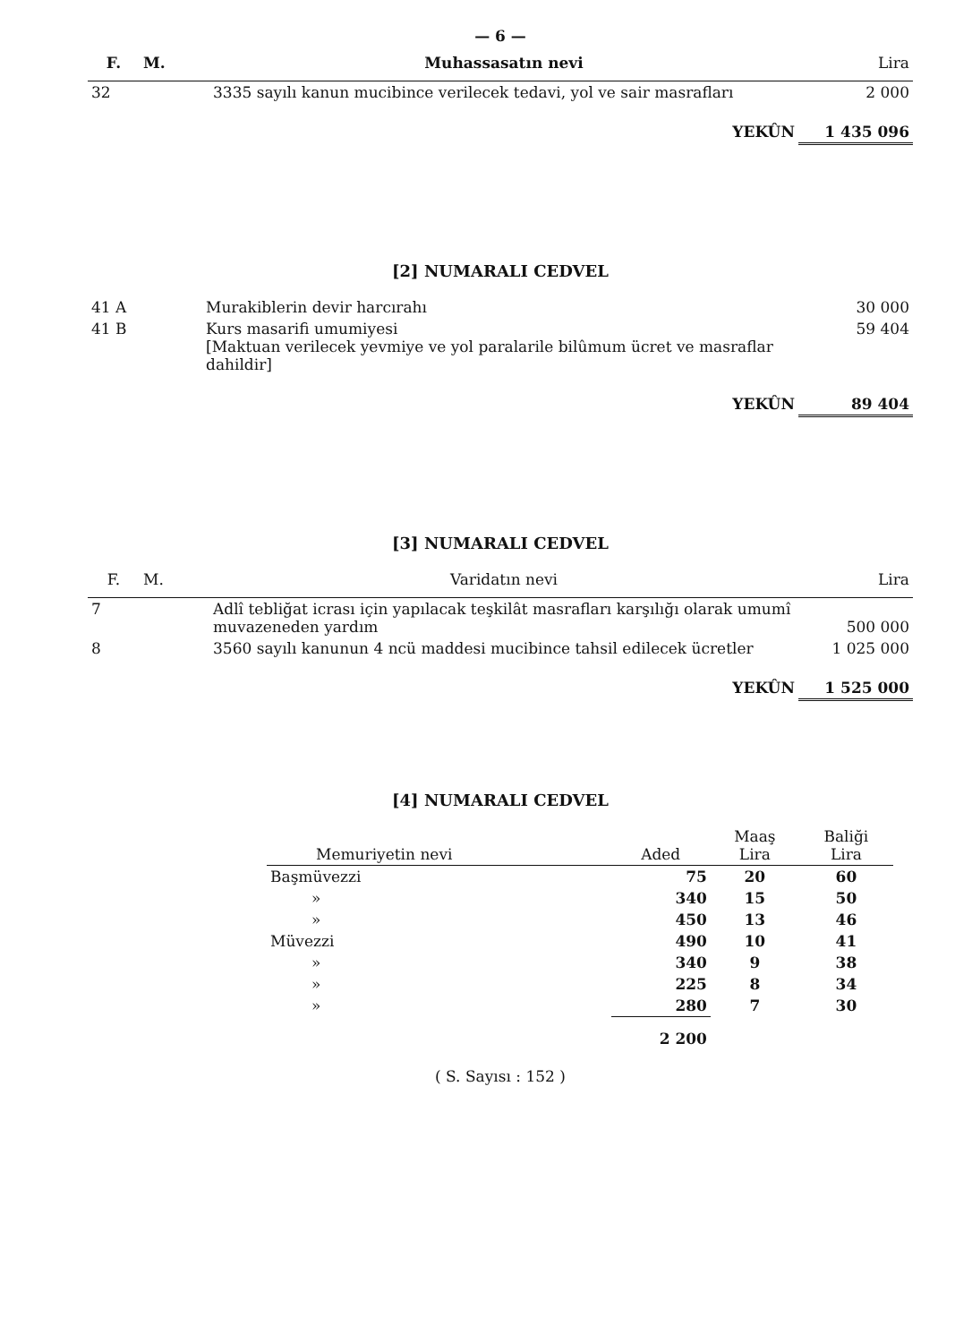— 6 —
| F. | M. | Muhassasatın nevi | Lira |
| --- | --- | --- | --- |
| 32 | | 3335 sayılı kanun mucibince verilecek tedavi, yol ve sair masrafları | 2 000 |
| | | YEKÛN | 1 435 096 |
[2] NUMARALI CEDVEL
| 41 A | Murakiblerin devir harcırahı | 30 000 |
| 41 B | Kurs masarifi umumiyesi [Maktuan verilecek yevmiye ve yol paralarile bilûmum ücret ve masraflar dahildir] | 59 404 |
| | YEKÛN | 89 404 |
[3] NUMARALI CEDVEL
| F. | M. | Varidatın nevi | Lira |
| --- | --- | --- | --- |
| 7 | | Adlî tebliğat icrası için yapılacak teşkilât masrafları karşılığı olarak umumî muvazeneden yardım | 500 000 |
| 8 | | 3560 sayılı kanunun 4 ncü maddesi mucibince tahsil edilecek ücretler | 1 025 000 |
| | | YEKÛN | 1 525 000 |
[4] NUMARALI CEDVEL
| Memuriyetin nevi | Aded | Maaş Lira | Baliği Lira |
| --- | --- | --- | --- |
| Başmüvezzi | 75 | 20 | 60 |
| » | 340 | 15 | 50 |
| » | 450 | 13 | 46 |
| Müvezzi | 490 | 10 | 41 |
| » | 340 | 9 | 38 |
| » | 225 | 8 | 34 |
| » | 280 | 7 | 30 |
| | 2 200 | | |
( S. Sayısı : 152 )